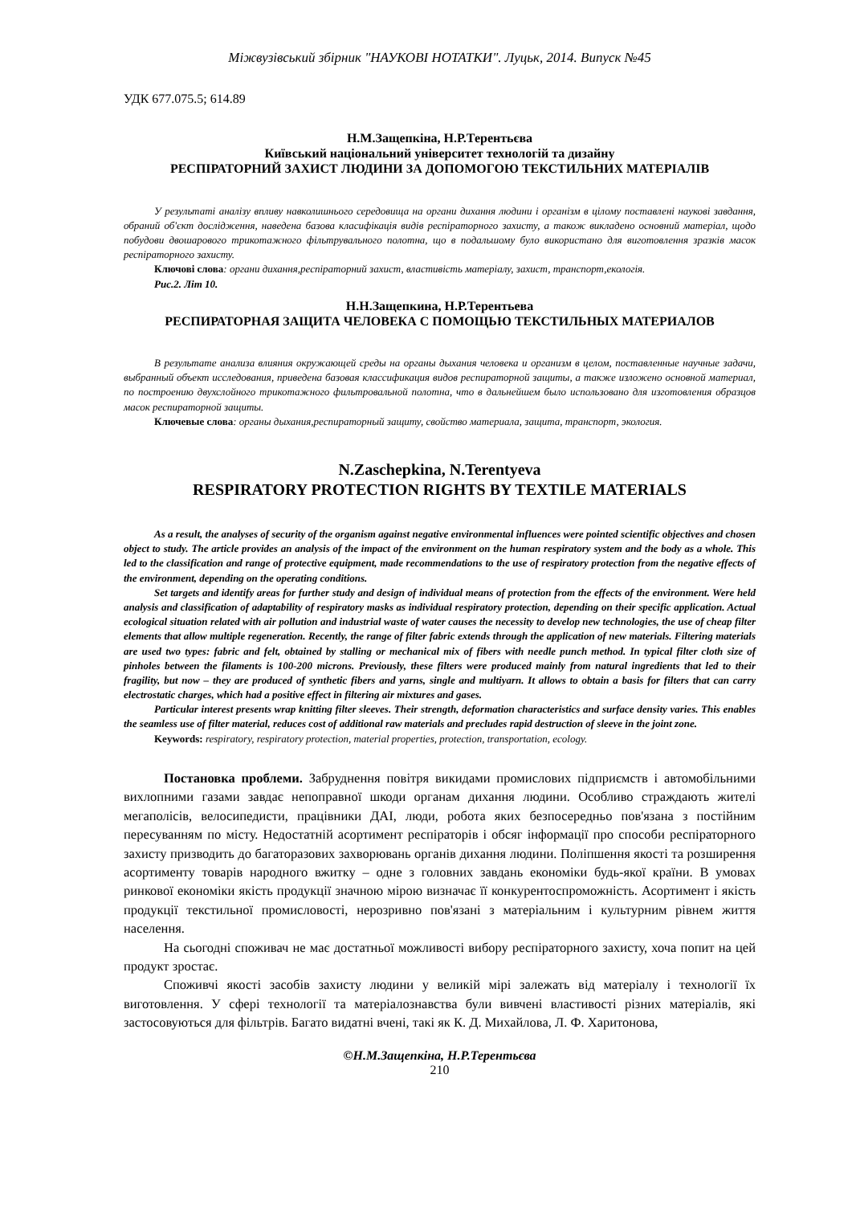Міжвузівський збірник "НАУКОВІ НОТАТКИ". Луцьк, 2014. Випуск №45
УДК 677.075.5; 614.89
Н.М.Защепкіна, Н.Р.Терентьєва
Київський національний університет технологій та дизайну
РЕСПІРАТОРНИЙ ЗАХИСТ ЛЮДИНИ ЗА ДОПОМОГОЮ ТЕКСТИЛЬНИХ МАТЕРІАЛІВ
У результаті аналізу впливу навколишнього середовища на органи дихання людини і організм в цілому поставлені наукові завдання, обраний об'єкт дослідження, наведена базова класифікація видів респіраторного захисту, а також викладено основний матеріал, щодо побудови двошарового трикотажного фільтрувального полотна, що в подальшому було використано для виготовлення зразків масок респіраторного захисту.
Ключові слова: органи дихання,респіраторний захист, властивість матеріалу, захист, транспорт,екологія.
Рис.2. Літ 10.
Н.Н.Защепкина, Н.Р.Терентьева
РЕСПИРАТОРНАЯ ЗАЩИТА ЧЕЛОВЕКА С ПОМОЩЬЮ ТЕКСТИЛЬНЫХ МАТЕРИАЛОВ
В результате анализа влияния окружающей среды на органы дыхания человека и организм в целом, поставленные научные задачи, выбранный объект исследования, приведена базовая классификация видов респираторной защиты, а также изложено основной материал, по построению двухслойного трикотажного фильтровальной полотна, что в дальнейшем было использовано для изготовления образцов масок респираторной защиты.
Ключевые слова: органы дыхания,респираторный защиту, свойство материала, защита, транспорт, экология.
N.Zaschepkina, N.Terentyeva
RESPIRATORY PROTECTION RIGHTS BY TEXTILE MATERIALS
As a result, the analyses of security of the organism against negative environmental influences were pointed scientific objectives and chosen object to study. The article provides an analysis of the impact of the environment on the human respiratory system and the body as a whole. This led to the classification and range of protective equipment, made recommendations to the use of respiratory protection from the negative effects of the environment, depending on the operating conditions.
Set targets and identify areas for further study and design of individual means of protection from the effects of the environment. Were held analysis and classification of adaptability of respiratory masks as individual respiratory protection, depending on their specific application. Actual ecological situation related with air pollution and industrial waste of water causes the necessity to develop new technologies, the use of cheap filter elements that allow multiple regeneration. Recently, the range of filter fabric extends through the application of new materials. Filtering materials are used two types: fabric and felt, obtained by stalling or mechanical mix of fibers with needle punch method. In typical filter cloth size of pinholes between the filaments is 100-200 microns. Previously, these filters were produced mainly from natural ingredients that led to their fragility, but now – they are produced of synthetic fibers and yarns, single and multiyarn. It allows to obtain a basis for filters that can carry electrostatic charges, which had a positive effect in filtering air mixtures and gases.
Particular interest presents wrap knitting filter sleeves. Their strength, deformation characteristics and surface density varies. This enables the seamless use of filter material, reduces cost of additional raw materials and precludes rapid destruction of sleeve in the joint zone.
Keywords: respiratory, respiratory protection, material properties, protection, transportation, ecology.
Постановка проблеми. Забруднення повітря викидами промислових підприємств і автомобільними вихлопними газами завдає непоправної шкоди органам дихання людини. Особливо страждають жителі мегаполісів, велосипедисти, працівники ДАІ, люди, робота яких безпосередньо пов'язана з постійним пересуванням по місту. Недостатній асортимент респіраторів і обсяг інформації про способи респіраторного захисту призводить до багаторазових захворювань органів дихання людини. Поліпшення якості та розширення асортименту товарів народного вжитку – одне з головних завдань економіки будь-якої країни. В умовах ринкової економіки якість продукції значною мірою визначає її конкурентоспроможність. Асортимент і якість продукції текстильної промисловості, нерозривно пов'язані з матеріальним і культурним рівнем життя населення.
На сьогодні споживач не має достатньої можливості вибору респіраторного захисту, хоча попит на цей продукт зростає.
Споживчі якості засобів захисту людини у великій мірі залежать від матеріалу і технології їх виготовлення. У сфері технології та матеріалознавства були вивчені властивості різних матеріалів, які застосовуються для фільтрів. Багато видатні вчені, такі як К. Д. Михайлова, Л. Ф. Харитонова,
©Н.М.Защепкіна, Н.Р.Терентьєва
210